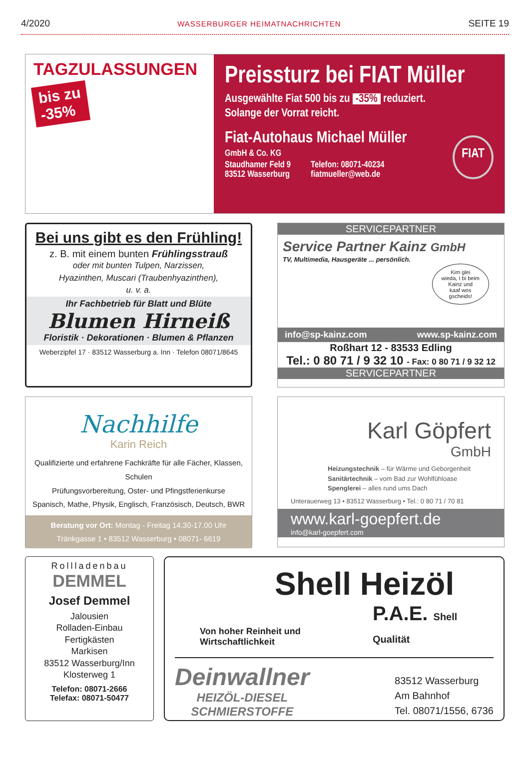4/2020 WASSERBURGER HEIMATNACHRICHTEN SEITE 19
TAGZULASSUNGEN
bis zu
-35%
Preissturz bei FIAT Müller
Ausgewählte Fiat 500 bis zu -35% reduziert.
Solange der Vorrat reicht.
Fiat-Autohaus Michael Müller
GmbH & Co. KG
Staudhamer Feld 9
83512 Wasserburg
Telefon: 08071-40234
fiatmueller@web.de
FIAT
Bei uns gibt es den Frühling!
z. B. mit einem bunten Frühlingsstrauß
oder mit bunten Tulpen, Narzissen,
Hyazinthen, Muscari (Traubenhyazinthen),
u. v. a.
Ihr Fachbetrieb für Blatt und Blüte
Blumen Hirneiß
Floristik · Dekorationen · Blumen & Pflanzen
Weberzipfel 17 · 83512 Wasserburg a. Inn · Telefon 08071/8645
SERVICEPARTNER
Service Partner Kainz GmbH
TV, Multimedia, Hausgeräte ... persönlich.
Kim glei
wieda, I bi beim
Kainz und
kaaf wos
gscheids!
info@sp-kainz.com www.sp-kainz.com
Roßhart 12 - 83533 Edling
Tel.: 0 80 71 / 9 32 10 - Fax: 0 80 71 / 9 32 12
SERVICEPARTNER
Nachhilfe
Karin Reich
Qualifizierte und erfahrene Fachkräfte für alle Fächer, Klassen, Schulen
Prüfungsvorbereitung, Oster- und Pfingstferienkurse
Spanisch, Mathe, Physik, Englisch, Französisch, Deutsch, BWR
Beratung vor Ort: Montag - Freitag 14.30-17.00 Uhr
Tränkgasse 1 • 83512 Wasserburg • 08071- 6619
Karl Göpfert
GmbH
Heizungstechnik – für Wärme und Geborgenheit
Sanitärtechnik – vom Bad zur Wohlfühloase
Spenglerei – alles rund ums Dach
Unterauerweg 13 • 83512 Wasserburg • Tel.: 0 80 71 / 70 81
www.karl-goepfert.de
info@karl-goepfert.com
Rollladenbau
DEMMEL
Josef Demmel
Jalousien
Rolladen-Einbau
Fertigkästen
Markisen
83512 Wasserburg/Inn
Klosterweg 1
Telefon: 08071-2666
Telefax: 08071-50477
Shell Heizöl
Von hoher Reinheit und Wirtschaftlichkeit P.A.E. Shell Qualität
Deinwallner
HEIZÖL-DIESEL
SCHMIERSTOFFE
83512 Wasserburg
Am Bahnhof
Tel. 08071/1556, 6736